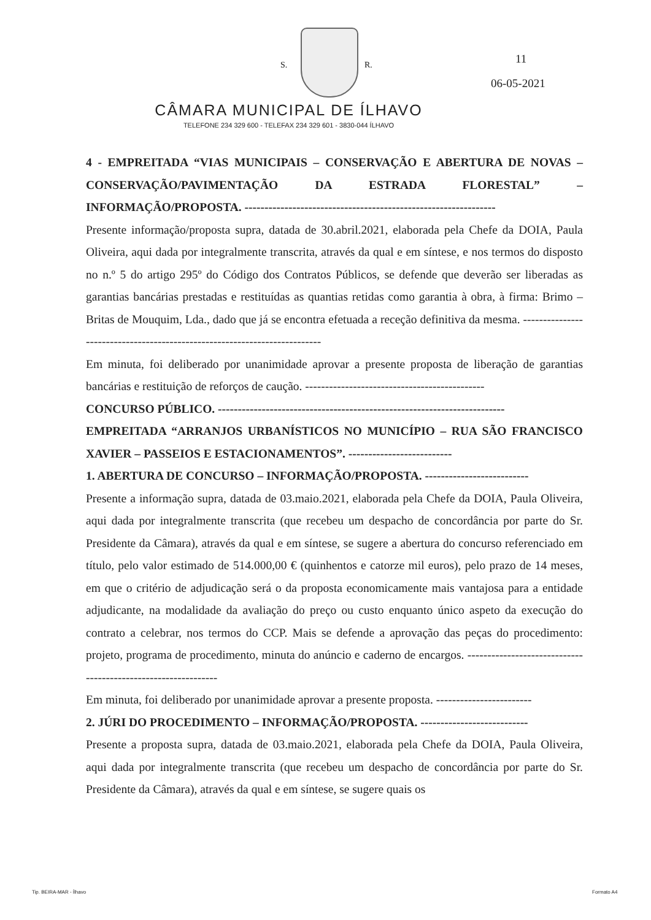S. R. 11
06-05-2021
CÂMARA MUNICIPAL DE ÍLHAVO
TELEFONE 234 329 600 - TELEFAX 234 329 601 - 3830-044 ÍLHAVO
4 - EMPREITADA “VIAS MUNICIPAIS – CONSERVAÇÃO E ABERTURA DE NOVAS – CONSERVAÇÃO/PAVIMENTAÇÃO DA ESTRADA FLORESTAL” – INFORMAÇÃO/PROPOSTA. ---------------------------------------------------------------
Presente informação/proposta supra, datada de 30.abril.2021, elaborada pela Chefe da DOIA, Paula Oliveira, aqui dada por integralmente transcrita, através da qual e em síntese, e nos termos do disposto no n.º 5 do artigo 295º do Código dos Contratos Públicos, se defende que deverão ser liberadas as garantias bancárias prestadas e restituídas as quantias retidas como garantia à obra, à firma: Brimo – Britas de Mouquim, Lda., dado que já se encontra efetuada a receção definitiva da mesma. --------------------------------------------------------------------------
Em minuta, foi deliberado por unanimidade aprovar a presente proposta de liberação de garantias bancárias e restituição de reforços de caução. ---------------------------------------------
CONCURSO PÚBLICO. ------------------------------------------------------------------------
EMPREITADA “ARRANJOS URBANÍSTICOS NO MUNICÍPIO – RUA SÃO FRANCISCO XAVIER – PASSEIOS E ESTACIONAMENTOS”. --------------------------
1. ABERTURA DE CONCURSO – INFORMAÇÃO/PROPOSTA. --------------------------
Presente a informação supra, datada de 03.maio.2021, elaborada pela Chefe da DOIA, Paula Oliveira, aqui dada por integralmente transcrita (que recebeu um despacho de concordância por parte do Sr. Presidente da Câmara), através da qual e em síntese, se sugere a abertura do concurso referenciado em título, pelo valor estimado de 514.000,00 € (quinhentos e catorze mil euros), pelo prazo de 14 meses, em que o critério de adjudicação será o da proposta economicamente mais vantajosa para a entidade adjudicante, na modalidade da avaliação do preço ou custo enquanto único aspeto da execução do contrato a celebrar, nos termos do CCP. Mais se defende a aprovação das peças do procedimento: projeto, programa de procedimento, minuta do anúncio e caderno de encargos. --------------------------------------------------------------
Em minuta, foi deliberado por unanimidade aprovar a presente proposta. ------------------------
2. JÚRI DO PROCEDIMENTO – INFORMAÇÃO/PROPOSTA. ---------------------------
Presente a proposta supra, datada de 03.maio.2021, elaborada pela Chefe da DOIA, Paula Oliveira, aqui dada por integralmente transcrita (que recebeu um despacho de concordância por parte do Sr. Presidente da Câmara), através da qual e em síntese, se sugere quais os
Tip. BEIRA-MAR - Ílhavo Formato A4